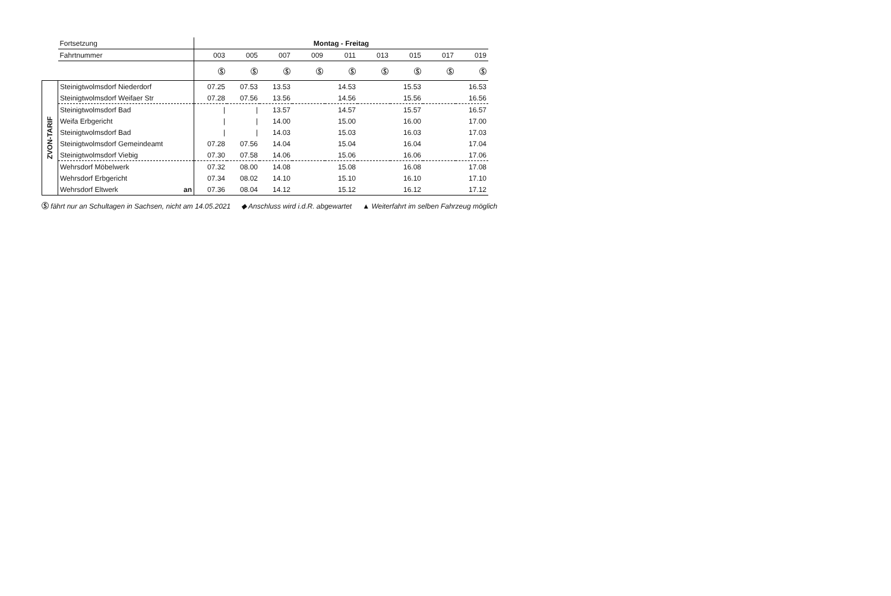| | Fortsetzung | Montag - Freitag | | | | | | | | |
| | Fahrtnummer | 003 | 005 | 007 | 009 | 011 | 013 | 015 | 017 | 019 |
| | | Ⓢ | Ⓢ | Ⓢ | Ⓢ | Ⓢ | Ⓢ | Ⓢ | Ⓢ | Ⓢ |
| ZVON-TARIF | Steinigtwolmsdorf Niederdorf | 07.25 | 07.53 | 13.53 | | 14.53 | | 15.53 | | 16.53 |
| | Steinigtwolmsdorf Weifaer Str | 07.28 | 07.56 | 13.56 | | 14.56 | | 15.56 | | 16.56 |
| | Steinigtwolmsdorf Bad | / | / | 13.57 | | 14.57 | | 15.57 | | 16.57 |
| | Weifa Erbgericht | / | / | 14.00 | | 15.00 | | 16.00 | | 17.00 |
| | Steinigtwolmsdorf Bad | / | / | 14.03 | | 15.03 | | 16.03 | | 17.03 |
| | Steinigtwolmsdorf Gemeindeamt | 07.28 | 07.56 | 14.04 | | 15.04 | | 16.04 | | 17.04 |
| | Steinigtwolmsdorf Viebig | 07.30 | 07.58 | 14.06 | | 15.06 | | 16.06 | | 17.06 |
| | Wehrsdorf Möbelwerk | 07.32 | 08.00 | 14.08 | | 15.08 | | 16.08 | | 17.08 |
| | Wehrsdorf Erbgericht | 07.34 | 08.02 | 14.10 | | 15.10 | | 16.10 | | 17.10 |
| | Wehrsdorf Eltwerk an | 07.36 | 08.04 | 14.12 | | 15.12 | | 16.12 | | 17.12 |
Ⓢ fährt nur an Schultagen in Sachsen, nicht am 14.05.2021 ◆ Anschluss wird i.d.R. abgewartet ▲ Weiterfahrt im selben Fahrzeug möglich